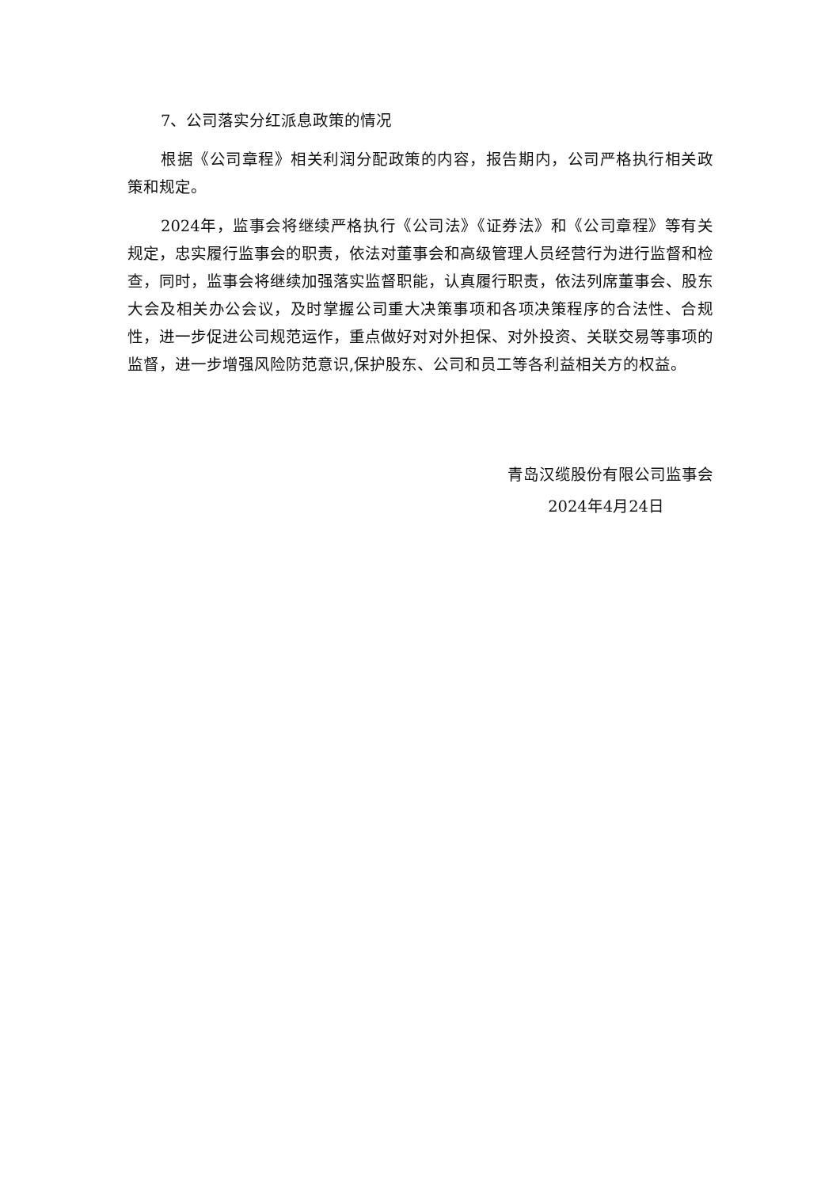7、公司落实分红派息政策的情况
根据《公司章程》相关利润分配政策的内容，报告期内，公司严格执行相关政策和规定。
2024年，监事会将继续严格执行《公司法》《证券法》和《公司章程》等有关规定，忠实履行监事会的职责，依法对董事会和高级管理人员经营行为进行监督和检查，同时，监事会将继续加强落实监督职能，认真履行职责，依法列席董事会、股东大会及相关办公会议，及时掌握公司重大决策事项和各项决策程序的合法性、合规性，进一步促进公司规范运作，重点做好对对外担保、对外投资、关联交易等事项的监督，进一步增强风险防范意识,保护股东、公司和员工等各利益相关方的权益。
青岛汉缆股份有限公司监事会
2024年4月24日